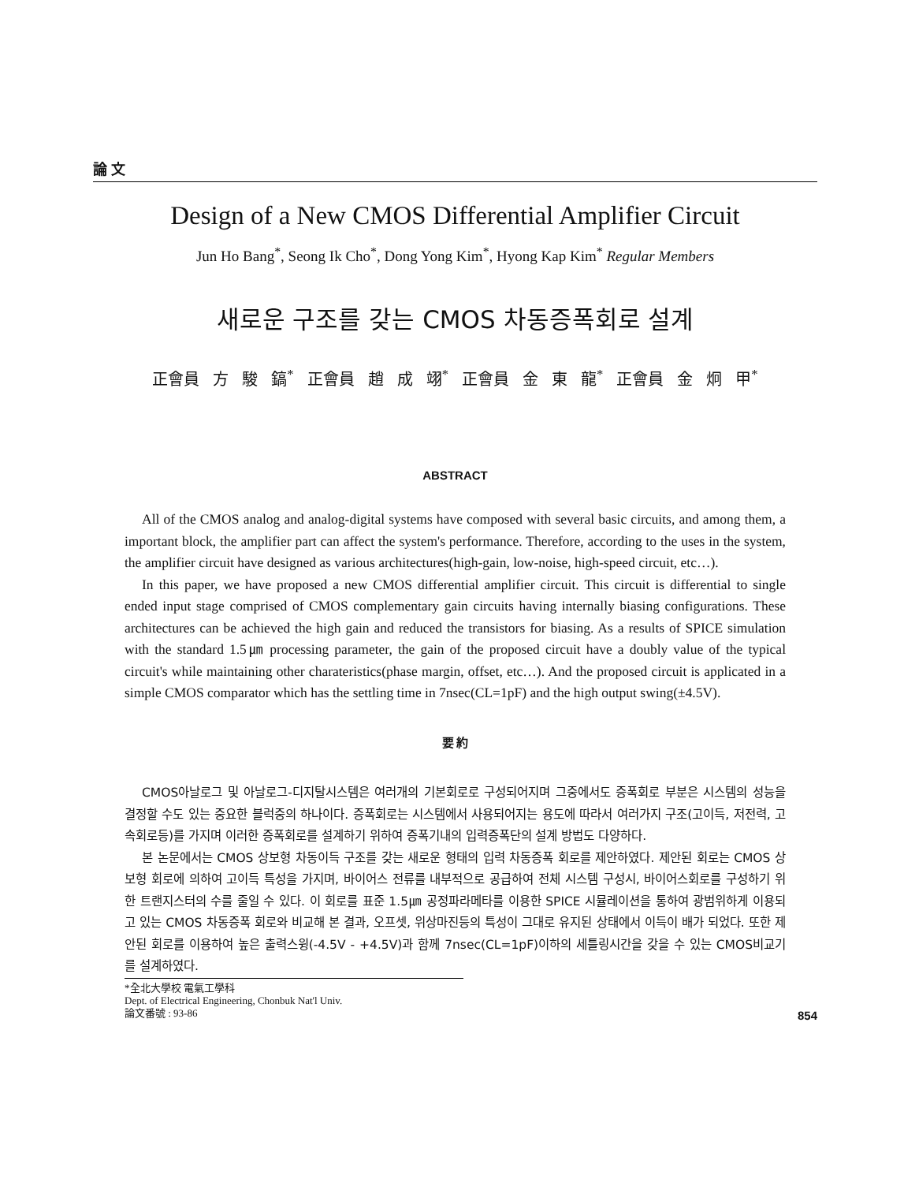論 文
Design of a New CMOS Differential Amplifier Circuit
Jun Ho Bang<sup>*</sup>, Seong Ik Cho<sup>*</sup>, Dong Yong Kim<sup>*</sup>, Hyong Kap Kim<sup>*</sup> Regular Members
새로운 구조를 갖는 CMOS 차동증폭회로 설계
正會員 方 駿 鎬<sup>*</sup> 正會員 趙 成 翊<sup>*</sup> 正會員 金 東 龍<sup>*</sup> 正會員 金 炯 甲<sup>*</sup>
ABSTRACT
All of the CMOS analog and analog-digital systems have composed with several basic circuits, and among them, a important block, the amplifier part can affect the system's performance. Therefore, according to the uses in the system, the amplifier circuit have designed as various architectures(high-gain, low-noise, high-speed circuit, etc…).
In this paper, we have proposed a new CMOS differential amplifier circuit. This circuit is differential to single ended input stage comprised of CMOS complementary gain circuits having internally biasing configurations. These architectures can be achieved the high gain and reduced the transistors for biasing. As a results of SPICE simulation with the standard 1.5㎛ processing parameter, the gain of the proposed circuit have a doubly value of the typical circuit's while maintaining other charateristics(phase margin, offset, etc…). And the proposed circuit is applicated in a simple CMOS comparator which has the settling time in 7nsec(CL=1pF) and the high output swing(±4.5V).
要 約
CMOS아날로그 및 아날로그-디지탈시스템은 여러개의 기본회로로 구성되어지며 그중에서도 증폭회로 부분은 시스템의 성능을 결정할 수도 있는 중요한 블럭중의 하나이다. 증폭회로는 시스템에서 사용되어지는 용도에 따라서 여러가지 구조(고이득, 저전력, 고속회로등)를 가지며 이러한 증폭회로를 설계하기 위하여 증폭기내의 입력증폭단의 설계 방법도 다양하다.
본 논문에서는 CMOS 상보형 차동이득 구조를 갖는 새로운 형태의 입력 차동증폭 회로를 제안하였다. 제안된 회로는 CMOS 상보형 회로에 의하여 고이득 특성을 가지며, 바이어스 전류를 내부적으로 공급하여 전체 시스템 구성시, 바이어스회로를 구성하기 위한 트랜지스터의 수를 줄일 수 있다. 이 회로를 표준 1.5㎛ 공정파라메타를 이용한 SPICE 시뮬레이션을 통하여 광범위하게 이용되고 있는 CMOS 차동증폭 회로와 비교해 본 결과, 오프셋, 위상마진등의 특성이 그대로 유지된 상태에서 이득이 배가 되었다. 또한 제안된 회로를 이용하여 높은 출력스윙(-4.5V - +4.5V)과 함께 7nsec(CL=1pF)이하의 세틀링시간을 갖을 수 있는 CMOS비교기를 설계하였다.
*全北大學校 電氣工學科
Dept. of Electrical Engineering, Chonbuk Nat'l Univ.
論文番號 : 93-86
854